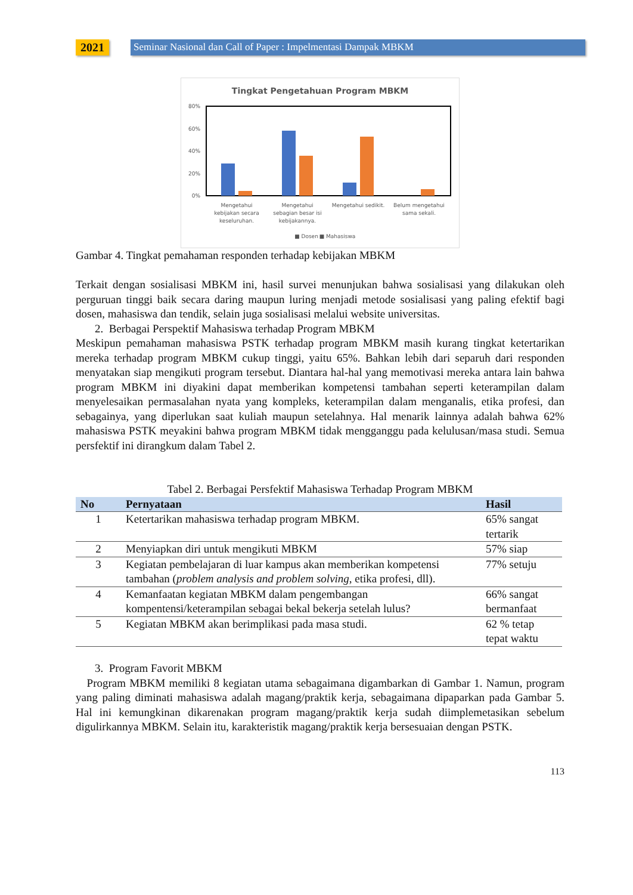2021
Seminar Nasional dan Call of Paper : Impelmentasi Dampak MBKM
Tingkat Pengetahuan Program MBKM
80%
60%
40%
20%
0%
Mengetahui
kebijakan secara
keseluruhan.
Mengetahui
sebagian besar isi
kebijakannya.
Mengetahui sedikit.
Belum mengetahui
sama sekali.
■ Dosen
■ Mahasiswa
Gambar 4. Tingkat pemahaman responden terhadap kebijakan MBKM
Terkait dengan sosialisasi MBKM ini, hasil survei menunjukan bahwa sosialisasi yang dilakukan oleh perguruan tinggi baik secara daring maupun luring menjadi metode sosialisasi yang paling efektif bagi dosen, mahasiswa dan tendik, selain juga sosialisasi melalui website universitas.
2. Berbagai Perspektif Mahasiswa terhadap Program MBKM
Meskipun pemahaman mahasiswa PSTK terhadap program MBKM masih kurang tingkat ketertarikan mereka terhadap program MBKM cukup tinggi, yaitu 65%. Bahkan lebih dari separuh dari responden menyatakan siap mengikuti program tersebut. Diantara hal-hal yang memotivasi mereka antara lain bahwa program MBKM ini diyakini dapat memberikan kompetensi tambahan seperti keterampilan dalam menyelesaikan permasalahan nyata yang kompleks, keterampilan dalam menganalis, etika profesi, dan sebagainya, yang diperlukan saat kuliah maupun setelahnya. Hal menarik lainnya adalah bahwa 62% mahasiswa PSTK meyakini bahwa program MBKM tidak mengganggu pada kelulusan/masa studi. Semua persfektif ini dirangkum dalam Tabel 2.
Tabel 2. Berbagai Persfektif Mahasiswa Terhadap Program MBKM
| No | Pernyataan | Hasil |
| --- | --- | --- |
| 1 | Ketertarikan mahasiswa terhadap program MBKM. | 65% sangat tertarik |
| 2 | Menyiapkan diri untuk mengikuti MBKM | 57% siap |
| 3 | Kegiatan pembelajaran di luar kampus akan memberikan kompetensi tambahan ( problem analysis and problem solving , etika profesi, dll). | 77% setuju |
| 4 | Kemanfaatan kegiatan MBKM dalam pengembangan kompentensi/keterampilan sebagai bekal bekerja setelah lulus? | 66% sangat bermanfaat |
| 5 | Kegiatan MBKM akan berimplikasi pada masa studi. | 62 % tetap tepat waktu |
3. Program Favorit MBKM
Program MBKM memiliki 8 kegiatan utama sebagaimana digambarkan di Gambar 1. Namun, program yang paling diminati mahasiswa adalah magang/praktik kerja, sebagaimana dipaparkan pada Gambar 5. Hal ini kemungkinan dikarenakan program magang/praktik kerja sudah diimplemetasikan sebelum digulirkannya MBKM. Selain itu, karakteristik magang/praktik kerja bersesuaian dengan PSTK.
113